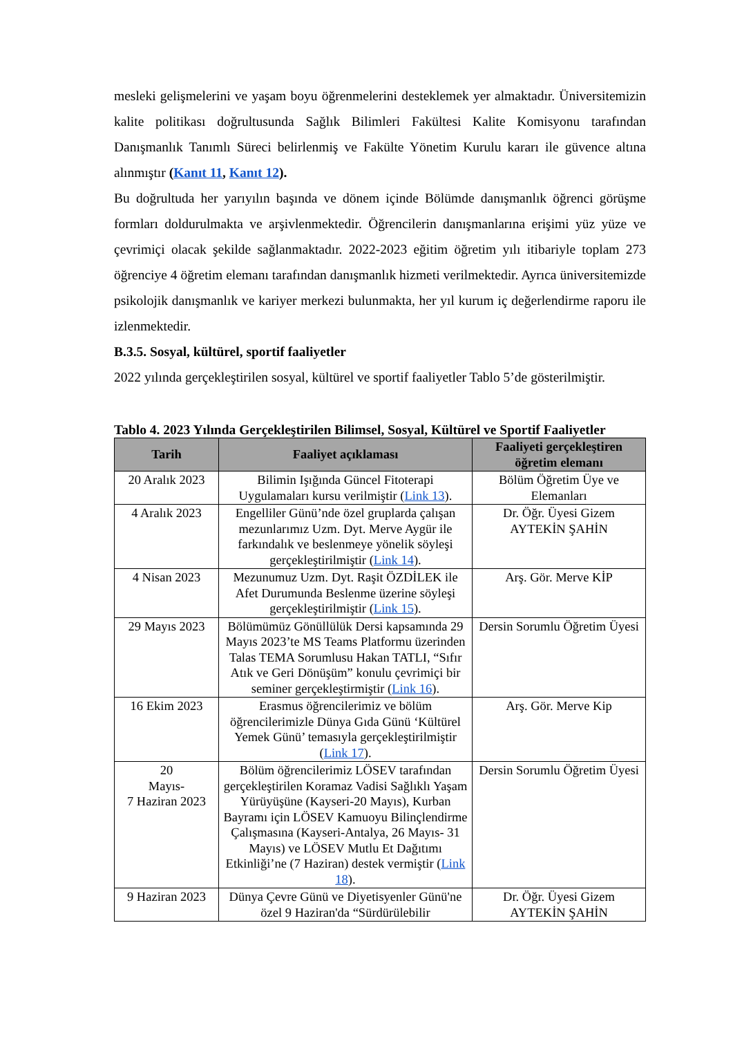mesleki gelişmelerini ve yaşam boyu öğrenmelerini desteklemek yer almaktadır. Üniversitemizin kalite politikası doğrultusunda Sağlık Bilimleri Fakültesi Kalite Komisyonu tarafından Danışmanlık Tanımlı Süreci belirlenmiş ve Fakülte Yönetim Kurulu kararı ile güvence altına alınmıştır (Kanıt 11, Kanıt 12).
Bu doğrultuda her yarıyılın başında ve dönem içinde Bölümde danışmanlık öğrenci görüşme formları doldurulmakta ve arşivlenmektedir. Öğrencilerin danışmanlarına erişimi yüz yüze ve çevrimiçi olacak şekilde sağlanmaktadır. 2022-2023 eğitim öğretim yılı itibariyle toplam 273 öğrenciye 4 öğretim elemanı tarafından danışmanlık hizmeti verilmektedir. Ayrıca üniversitemizde psikolojik danışmanlık ve kariyer merkezi bulunmakta, her yıl kurum iç değerlendirme raporu ile izlenmektedir.
B.3.5. Sosyal, kültürel, sportif faaliyetler
2022 yılında gerçekleştirilen sosyal, kültürel ve sportif faaliyetler Tablo 5’de gösterilmiştir.
Tablo 4. 2023 Yılında Gerçekleştirilen Bilimsel, Sosyal, Kültürel ve Sportif Faaliyetler
| Tarih | Faaliyet açıklaması | Faaliyeti gerçekleştiren öğretim elemanı |
| --- | --- | --- |
| 20 Aralık 2023 | Bilimin Işığında Güncel Fitoterapi Uygulamaları kursu verilmiştir ( Link 13 ). | Bölüm Öğretim Üye ve Elemanları |
| 4 Aralık 2023 | Engelliler Günü’nde özel gruplarda çalışan mezunlarımız Uzm. Dyt. Merve Aygür ile farkındalık ve beslenmeye yönelik söyleşi gerçekleştirilmiştir ( Link 14 ). | Dr. Öğr. Üyesi Gizem AYTEKİN ŞAHİN |
| 4 Nisan 2023 | Mezunumuz Uzm. Dyt. Raşit ÖZDİLEK ile Afet Durumunda Beslenme üzerine söyleşi gerçekleştirilmiştir ( Link 15 ). | Arş. Gör. Merve KİP |
| 29 Mayıs 2023 | Bölümümüz Gönüllülük Dersi kapsamında 29 Mayıs 2023’te MS Teams Platformu üzerinden Talas TEMA Sorumlusu Hakan TATLI, “Sıfır Atık ve Geri Dönüşüm” konulu çevrimiçi bir seminer gerçekleştirmiştir ( Link 16 ). | Dersin Sorumlu Öğretim Üyesi |
| 16 Ekim 2023 | Erasmus öğrencilerimiz ve bölüm öğrencilerimizle Dünya Gıda Günü ‘Kültürel Yemek Günü’ temasıyla gerçekleştirilmiştir ( Link 17 ). | Arş. Gör. Merve Kip |
| 20 Mayıs- 7 Haziran 2023 | Bölüm öğrencilerimiz LÖSEV tarafından gerçekleştirilen Koramaz Vadisi Sağlıklı Yaşam Yürüyüşüne (Kayseri-20 Mayıs), Kurban Bayramı için LÖSEV Kamuoyu Bilinçlendirme Çalışmasına (Kayseri-Antalya, 26 Mayıs- 31 Mayıs) ve LÖSEV Mutlu Et Dağıtımı Etkinliği’ne (7 Haziran) destek vermiştir ( Link 18 ). | Dersin Sorumlu Öğretim Üyesi |
| 9 Haziran 2023 | Dünya Çevre Günü ve Diyetisyenler Günü'ne özel 9 Haziran'da “Sürdürülebilir | Dr. Öğr. Üyesi Gizem AYTEKİN ŞAHİN |